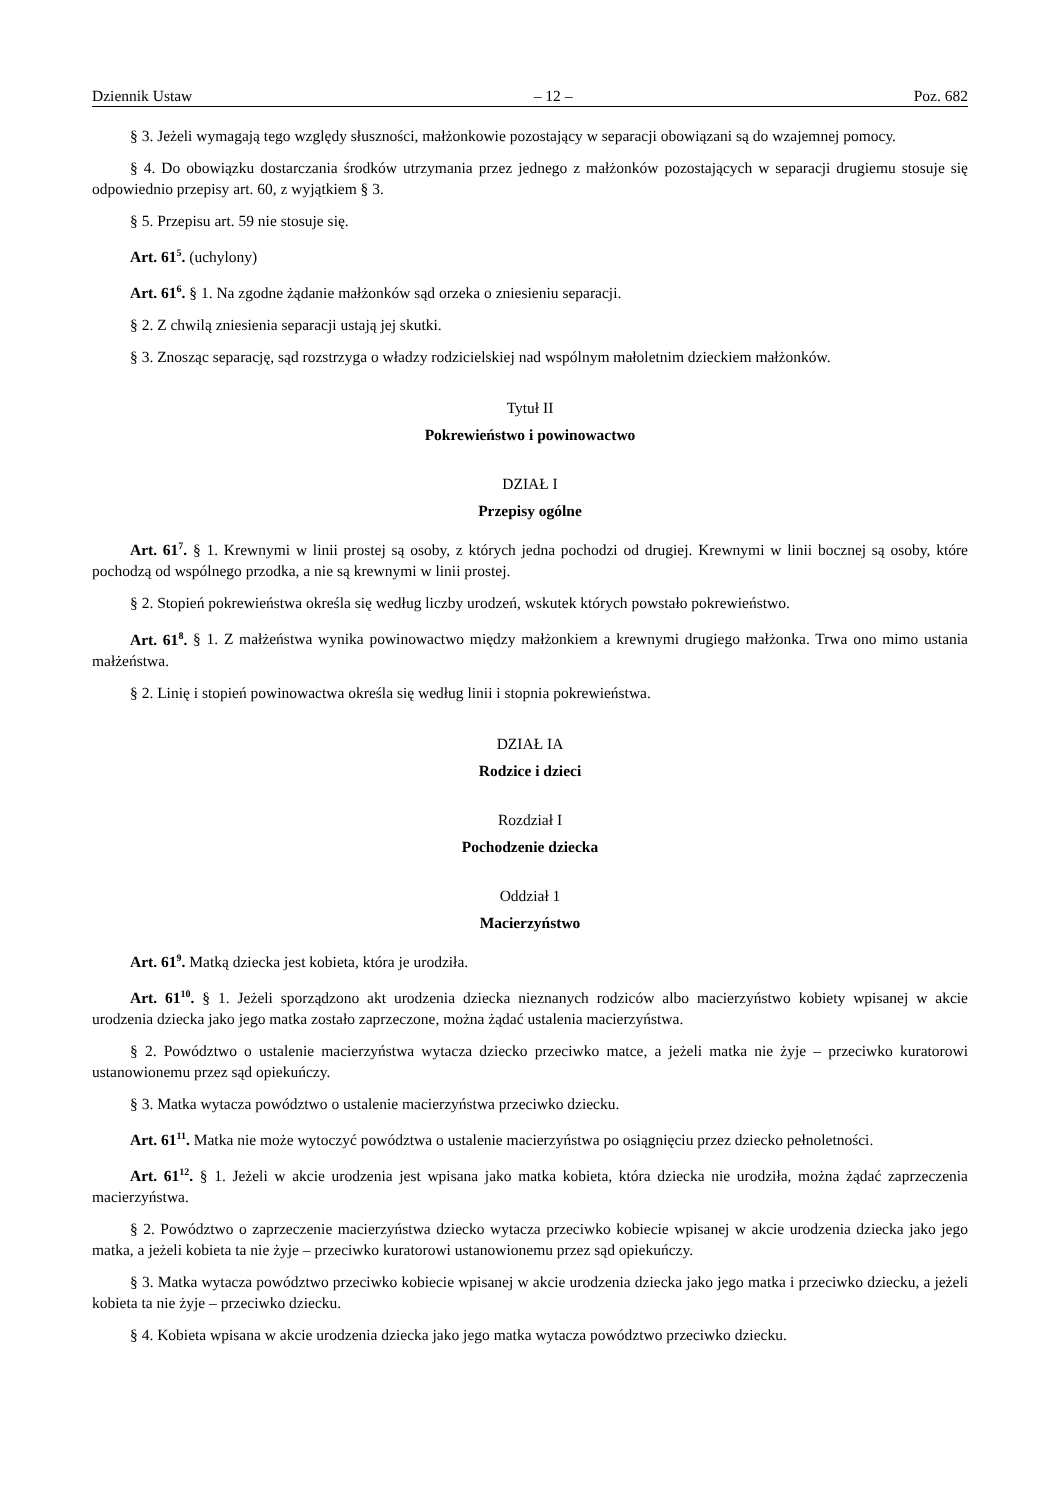Dziennik Ustaw – 12 – Poz. 682
§ 3. Jeżeli wymagają tego względy słuszności, małżonkowie pozostający w separacji obowiązani są do wzajemnej pomocy.
§ 4. Do obowiązku dostarczania środków utrzymania przez jednego z małżonków pozostających w separacji drugiemu stosuje się odpowiednio przepisy art. 60, z wyjątkiem § 3.
§ 5. Przepisu art. 59 nie stosuje się.
Art. 61<sup>5</sup>. (uchylony)
Art. 61<sup>6</sup>. § 1. Na zgodne żądanie małżonków sąd orzeka o zniesieniu separacji.
§ 2. Z chwilą zniesienia separacji ustają jej skutki.
§ 3. Znosząc separację, sąd rozstrzyga o władzy rodzicielskiej nad wspólnym małoletnim dzieckiem małżonków.
Tytuł II
Pokrewieństwo i powinowactwo
DZIAŁ I
Przepisy ogólne
Art. 61<sup>7</sup>. § 1. Krewnymi w linii prostej są osoby, z których jedna pochodzi od drugiej. Krewnymi w linii bocznej są osoby, które pochodzą od wspólnego przodka, a nie są krewnymi w linii prostej.
§ 2. Stopień pokrewieństwa określa się według liczby urodzeń, wskutek których powstało pokrewieństwo.
Art. 61<sup>8</sup>. § 1. Z małżeństwa wynika powinowactwo między małżonkiem a krewnymi drugiego małżonka. Trwa ono mimo ustania małżeństwa.
§ 2. Linię i stopień powinowactwa określa się według linii i stopnia pokrewieństwa.
DZIAŁ IA
Rodzice i dzieci
Rozdział I
Pochodzenie dziecka
Oddział 1
Macierzyństwo
Art. 61<sup>9</sup>. Matką dziecka jest kobieta, która je urodziła.
Art. 61<sup>10</sup>. § 1. Jeżeli sporządzono akt urodzenia dziecka nieznanych rodziców albo macierzyństwo kobiety wpisanej w akcie urodzenia dziecka jako jego matka zostało zaprzeczone, można żądać ustalenia macierzyństwa.
§ 2. Powództwo o ustalenie macierzyństwa wytacza dziecko przeciwko matce, a jeżeli matka nie żyje – przeciwko kuratorowi ustanowionemu przez sąd opiekuńczy.
§ 3. Matka wytacza powództwo o ustalenie macierzyństwa przeciwko dziecku.
Art. 61<sup>11</sup>. Matka nie może wytoczyć powództwa o ustalenie macierzyństwa po osiągnięciu przez dziecko pełnoletności.
Art. 61<sup>12</sup>. § 1. Jeżeli w akcie urodzenia jest wpisana jako matka kobieta, która dziecka nie urodziła, można żądać zaprzeczenia macierzyństwa.
§ 2. Powództwo o zaprzeczenie macierzyństwa dziecko wytacza przeciwko kobiecie wpisanej w akcie urodzenia dziecka jako jego matka, a jeżeli kobieta ta nie żyje – przeciwko kuratorowi ustanowionemu przez sąd opiekuńczy.
§ 3. Matka wytacza powództwo przeciwko kobiecie wpisanej w akcie urodzenia dziecka jako jego matka i przeciwko dziecku, a jeżeli kobieta ta nie żyje – przeciwko dziecku.
§ 4. Kobieta wpisana w akcie urodzenia dziecka jako jego matka wytacza powództwo przeciwko dziecku.